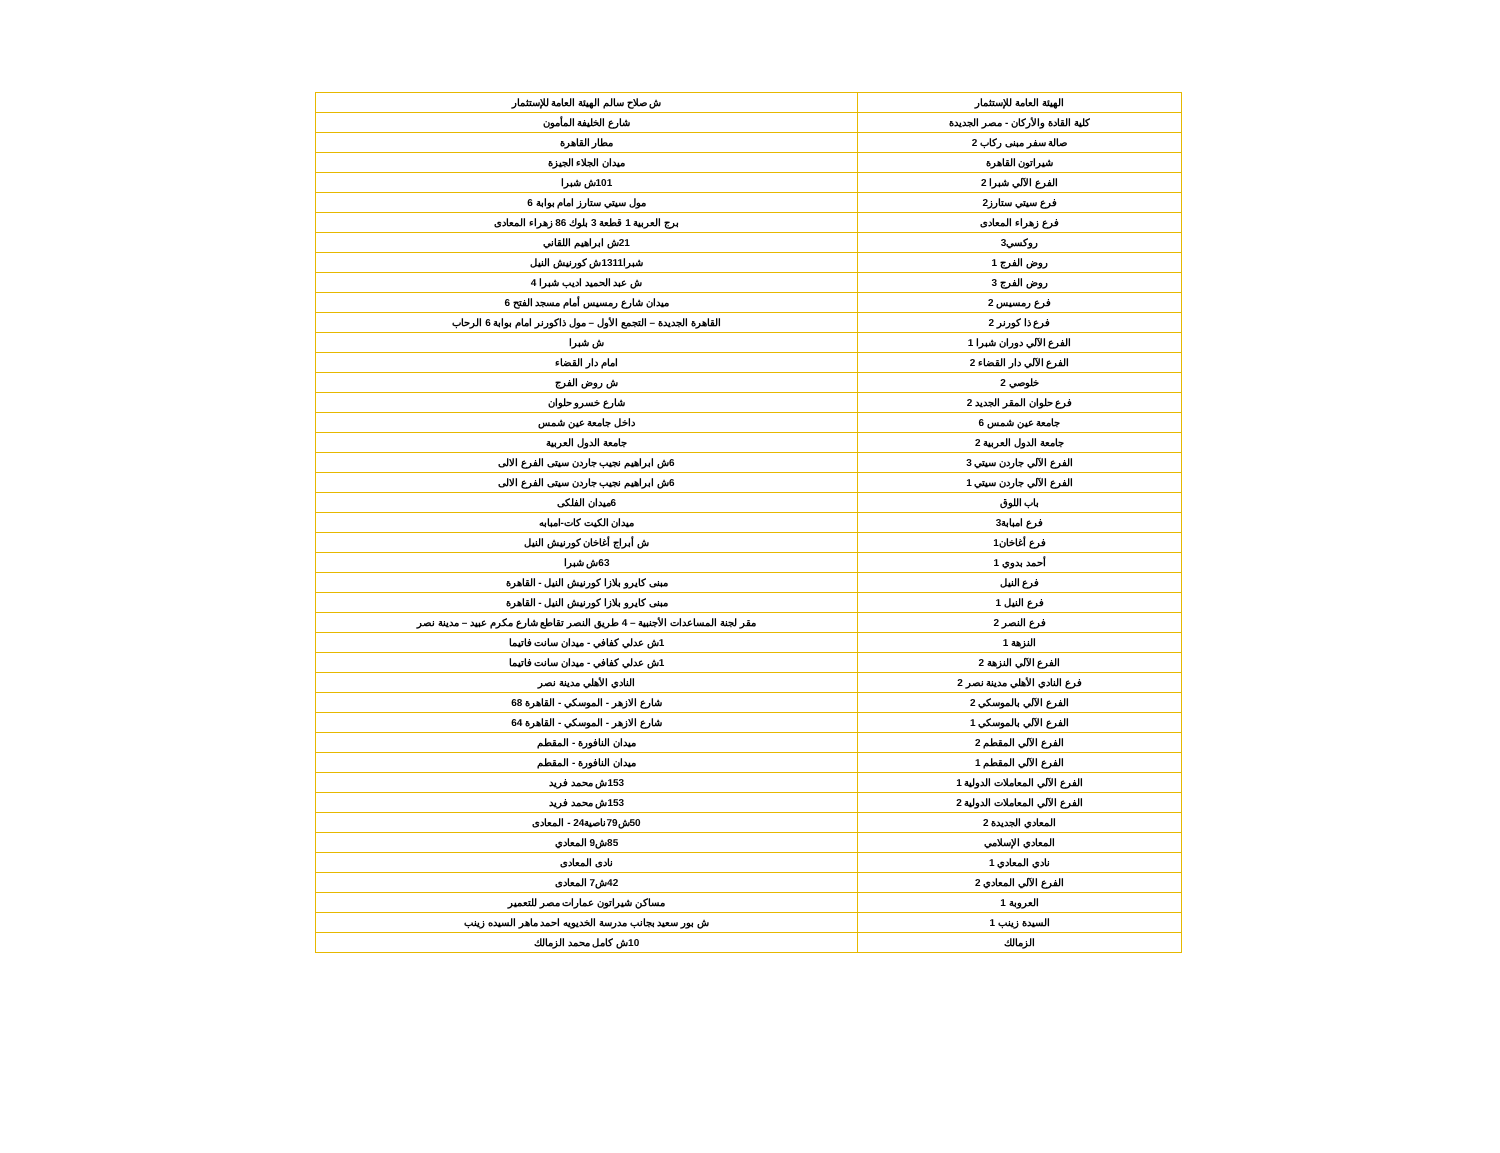| الهيئة العامة للإستثمار | ش صلاح سالم الهيئة العامة للإستثمار |
| كلية القادة والأركان - مصر الجديدة | شارع الخليفة المأمون |
| صالة سفر مبنى ركاب 2 | مطار القاهرة |
| شيراتون القاهرة | ميدان الجلاء الجيزة |
| الفرع الآلي شبرا 2 | 101ش شبرا |
| فرع سيتي ستارز2 | مول سيتي ستارز امام بوابة 6 |
| فرع زهراء المعادى | برج العربية 1 قطعة 3 بلوك 86 زهراء المعادى |
| روكسي3 | 21ش ابراهيم اللقاني |
| روض الفرج 1 | شبرا1311ش كورنيش النيل |
| روض الفرج 3 | ش عبد الحميد اديب شبرا 4 |
| فرع رمسيس 2 | ميدان شارع رمسيس أمام مسجد الفتح 6 |
| فرع ذا كورنر 2 | القاهرة الجديدة – التجمع الأول – مول ذاكورنر امام بوابة 6 الرحاب |
| الفرع الآلي دوران شبرا 1 | ش شبرا |
| الفرع الآلي دار القضاء 2 | امام دار القضاء |
| خلوصي 2 | ش روض الفرج |
| فرع حلوان المقر الجديد 2 | شارع خسرو حلوان |
| جامعة عين شمس 6 | داخل جامعة عين شمس |
| جامعة الدول العربية 2 | جامعة الدول العربية |
| الفرع الآلي جاردن سيتي 3 | 6ش ابراهيم نجيب جاردن سيتى الفرع الالى |
| الفرع الآلي جاردن سيتي 1 | 6ش ابراهيم نجيب جاردن سيتى الفرع الالى |
| باب اللوق | 6ميدان الفلكى |
| فرع امبابة3 | ميدان الكيت كات-امبابه |
| فرع أغاخان1 | ش أبراج أغاخان كورنيش النيل |
| أحمد بدوي 1 | 63ش شبرا |
| فرع النيل | مبنى كايرو بلازا كورنيش النيل - القاهرة |
| فرع النيل 1 | مبنى كايرو بلازا كورنيش النيل - القاهرة |
| فرع النصر 2 | مقر لجنة المساعدات الأجنبية – 4 طريق النصر تقاطع شارع مكرم عبيد – مدينة نصر |
| النزهة 1 | 1ش عدلي كفافي - ميدان سانت فاتيما |
| الفرع الآلي النزهة 2 | 1ش عدلي كفافي - ميدان سانت فاتيما |
| فرع النادي الأهلي مدينة نصر 2 | النادي الأهلي مدينة نصر |
| الفرع الآلي بالموسكي 2 | شارع الازهر - الموسكي - القاهرة 68 |
| الفرع الآلي بالموسكي 1 | شارع الازهر - الموسكي - القاهرة 64 |
| الفرع الآلي المقطم 2 | ميدان النافورة - المقطم |
| الفرع الآلي المقطم 1 | ميدان النافورة - المقطم |
| الفرع الآلي المعاملات الدولية 1 | 153ش محمد فريد |
| الفرع الآلي المعاملات الدولية 2 | 153ش محمد فريد |
| المعادي الجديدة 2 | 50ش79ناصية24 - المعادى |
| المعادي الإسلامي | 85ش9 المعادي |
| نادي المعادي 1 | نادى المعادى |
| الفرع الآلي المعادي 2 | 42ش7 المعادى |
| العروبة 1 | مساكن شيراتون عمارات مصر للتعمير |
| السيدة زينب 1 | ش بور سعيد بجانب مدرسة الخديويه احمد ماهر السيده زينب |
| الزمالك | 10ش كامل محمد الزمالك |